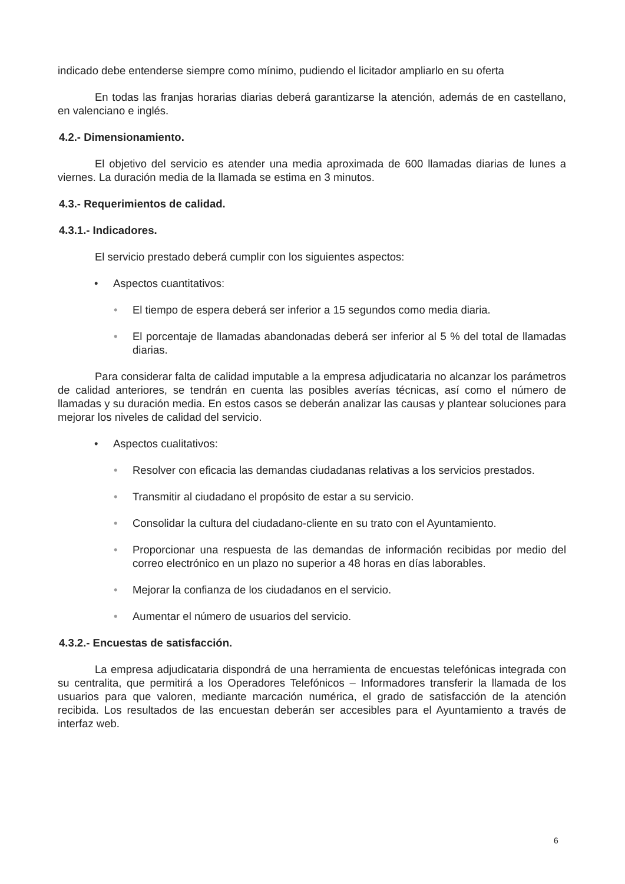indicado debe entenderse siempre como mínimo, pudiendo el licitador ampliarlo en su oferta
En todas las franjas horarias diarias deberá garantizarse la atención, además de en castellano, en valenciano e inglés.
4.2.- Dimensionamiento.
El objetivo del servicio es atender una media aproximada de 600 llamadas diarias de lunes a viernes. La duración media de la llamada se estima en 3 minutos.
4.3.- Requerimientos de calidad.
4.3.1.- Indicadores.
El servicio prestado deberá cumplir con los siguientes aspectos:
• Aspectos cuantitativos:
• El tiempo de espera deberá ser inferior a 15 segundos como media diaria.
• El porcentaje de llamadas abandonadas deberá ser inferior al 5 % del total de llamadas diarias.
Para considerar falta de calidad imputable a la empresa adjudicataria no alcanzar los parámetros de calidad anteriores, se tendrán en cuenta las posibles averías técnicas, así como el número de llamadas y su duración media. En estos casos se deberán analizar las causas y plantear soluciones para mejorar los niveles de calidad del servicio.
• Aspectos cualitativos:
• Resolver con eficacia las demandas ciudadanas relativas a los servicios prestados.
• Transmitir al ciudadano el propósito de estar a su servicio.
• Consolidar la cultura del ciudadano-cliente en su trato con el Ayuntamiento.
• Proporcionar una respuesta de las demandas de información recibidas por medio del correo electrónico en un plazo no superior a 48 horas en días laborables.
• Mejorar la confianza de los ciudadanos en el servicio.
• Aumentar el número de usuarios del servicio.
4.3.2.- Encuestas de satisfacción.
La empresa adjudicataria dispondrá de una herramienta de encuestas telefónicas integrada con su centralita, que permitirá a los Operadores Telefónicos – Informadores transferir la llamada de los usuarios para que valoren, mediante marcación numérica, el grado de satisfacción de la atención recibida. Los resultados de las encuestan deberán ser accesibles para el Ayuntamiento a través de interfaz web.
6